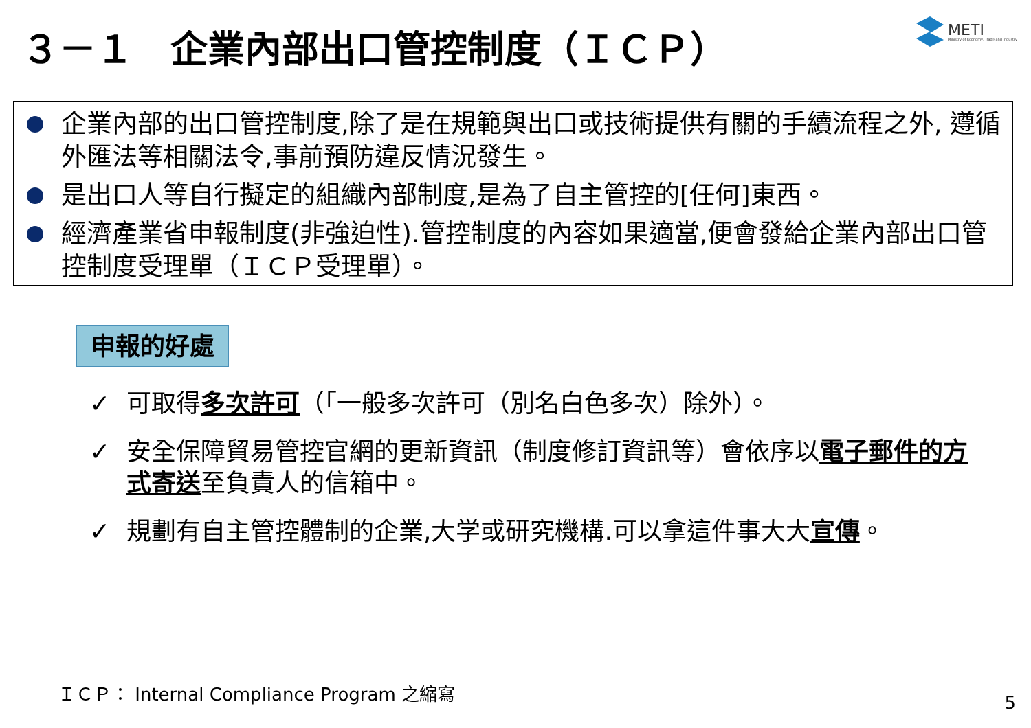３－１　企業內部出口管控制度（ＩＣＰ）
METI
Ministry of Economy, Trade and Industry
企業內部的出口管控制度,除了是在規範與出口或技術提供有關的手續流程之外, 遵循外匯法等相關法令,事前預防違反情況發生。
是出口人等自行擬定的組織內部制度,是為了自主管控的[任何]東西。
經濟產業省申報制度(非強迫性).管控制度的內容如果適當,便會發給企業內部出口管控制度受理單（ＩＣＰ受理單）。
申報的好處
✓ 可取得多次許可（「一般多次許可（別名白色多次）除外）。
✓ 安全保障貿易管控官網的更新資訊（制度修訂資訊等）會依序以電子郵件的方式寄送至負責人的信箱中。
✓ 規劃有自主管控體制的企業,大学或研究機構.可以拿這件事大大宣傳。
ＩＣＰ： Internal Compliance Program 之縮寫
5